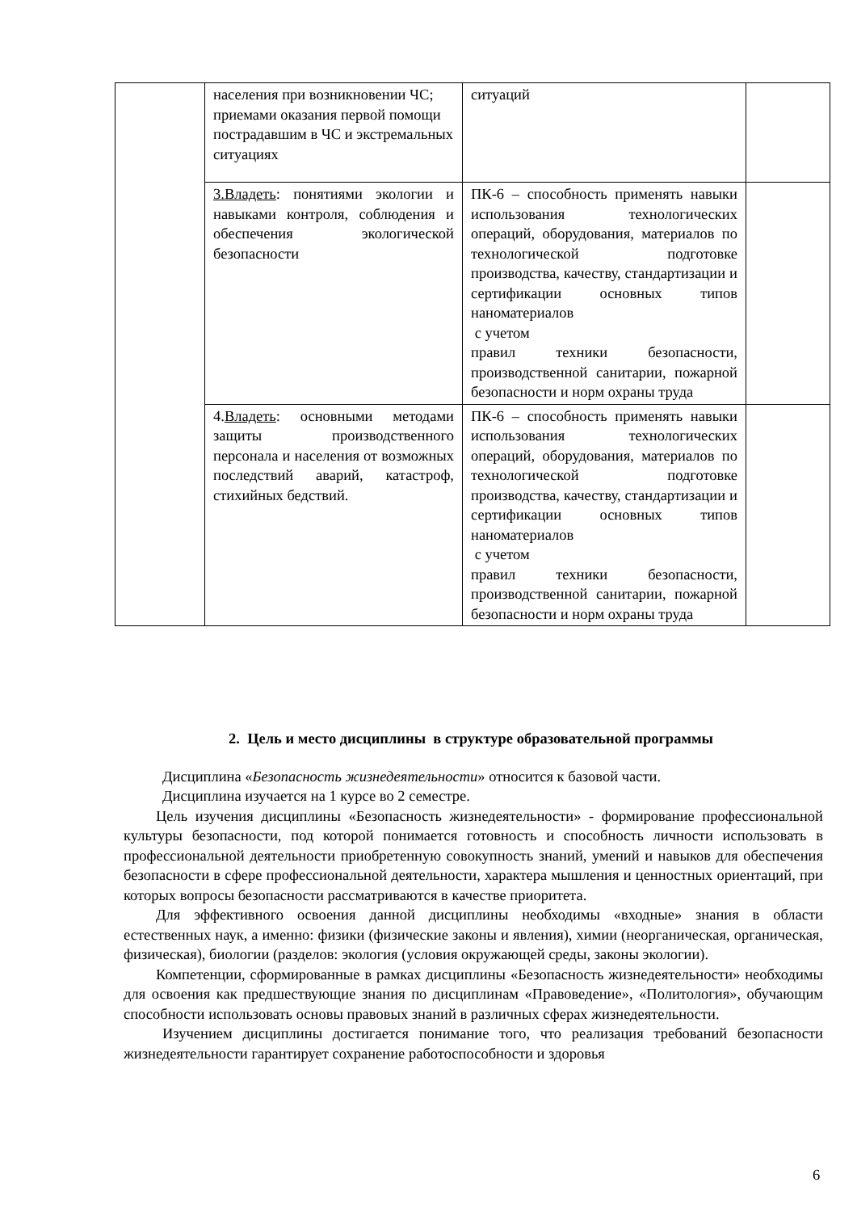| | населения при возникновении ЧС; приемами оказания первой помощи пострадавшим в ЧС и экстремальных ситуациях | ситуаций | |
| | 3.Владеть : понятиями экологии и навыками контроля, соблюдения и обеспечения экологической безопасности | ПК-6 – способность применять навыки использования технологических операций, оборудования, материалов по технологической подготовке производства, качеству, стандартизации и сертификации основных типов наноматериалов с учетом правил техники безопасности, производственной санитарии, пожарной безопасности и норм охраны труда | |
| | 4. Владеть : основными методами защиты производственного персонала и населения от возможных последствий аварий, катастроф, стихийных бедствий. | ПК-6 – способность применять навыки использования технологических операций, оборудования, материалов по технологической подготовке производства, качеству, стандартизации и сертификации основных типов наноматериалов с учетом правил техники безопасности, производственной санитарии, пожарной безопасности и норм охраны труда | |
2. Цель и место дисциплины в структуре образовательной программы
Дисциплина «Безопасность жизнедеятельности» относится к базовой части.
Дисциплина изучается на 1 курсе во 2 семестре.
Цель изучения дисциплины «Безопасность жизнедеятельности» - формирование профессиональной культуры безопасности, под которой понимается готовность и способность личности использовать в профессиональной деятельности приобретенную совокупность знаний, умений и навыков для обеспечения безопасности в сфере профессиональной деятельности, характера мышления и ценностных ориентаций, при которых вопросы безопасности рассматриваются в качестве приоритета.
Для эффективного освоения данной дисциплины необходимы «входные» знания в области естественных наук, а именно: физики (физические законы и явления), химии (неорганическая, органическая, физическая), биологии (разделов: экология (условия окружающей среды, законы экологии).
Компетенции, сформированные в рамках дисциплины «Безопасность жизнедеятельности» необходимы для освоения как предшествующие знания по дисциплинам «Правоведение», «Политология», обучающим способности использовать основы правовых знаний в различных сферах жизнедеятельности.
Изучением дисциплины достигается понимание того, что реализация требований безопасности жизнедеятельности гарантирует сохранение работоспособности и здоровья
6